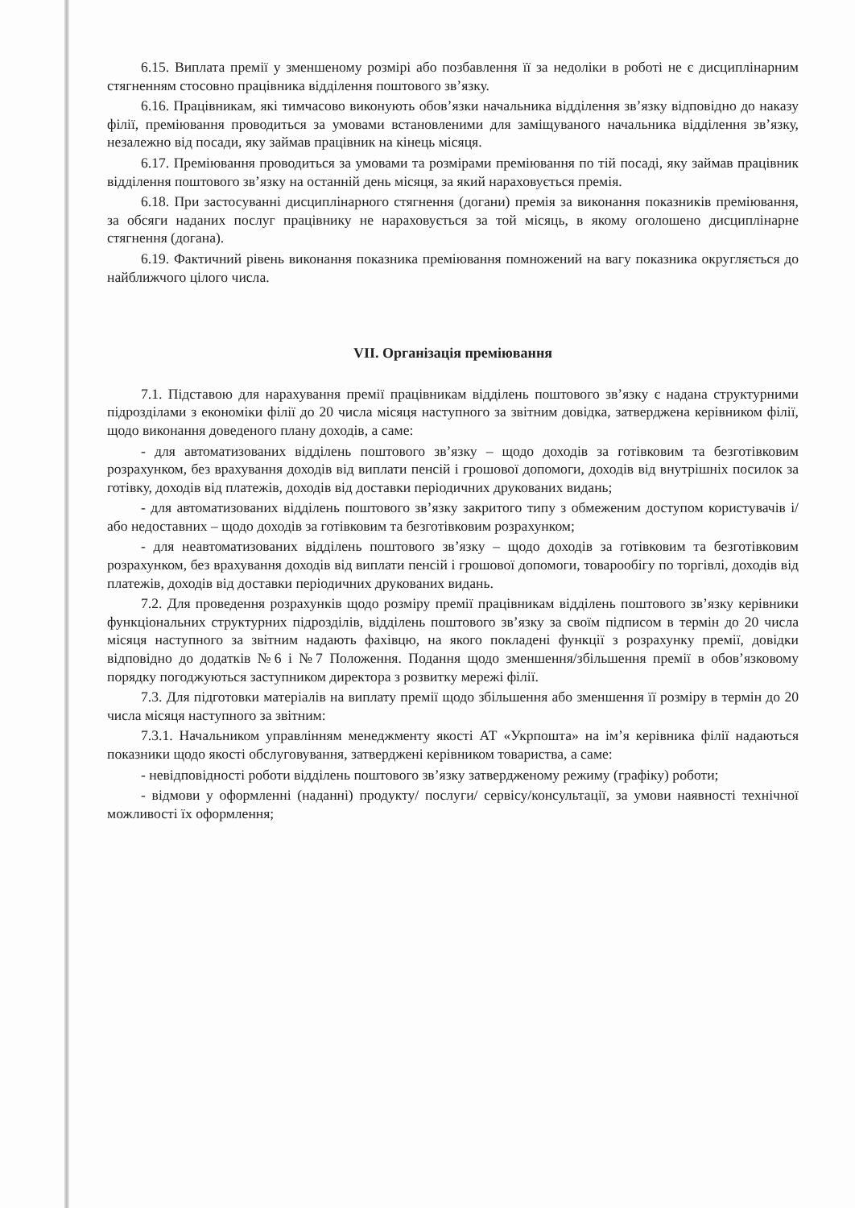6.15. Виплата премії у зменшеному розмірі або позбавлення її за недоліки в роботі не є дисциплінарним стягненням стосовно працівника відділення поштового зв’язку.
6.16. Працівникам, які тимчасово виконують обов’язки начальника відділення зв’язку відповідно до наказу філії, преміювання проводиться за умовами встановленими для заміщуваного начальника відділення зв’язку, незалежно від посади, яку займав працівник на кінець місяця.
6.17. Преміювання проводиться за умовами та розмірами преміювання по тій посаді, яку займав працівник відділення поштового зв’язку на останній день місяця, за який нараховується премія.
6.18. При застосуванні дисциплінарного стягнення (догани) премія за виконання показників преміювання, за обсяги наданих послуг працівнику не нараховується за той місяць, в якому оголошено дисциплінарне стягнення (догана).
6.19. Фактичний рівень виконання показника преміювання помножений на вагу показника округляється до найближчого цілого числа.
VII. Організація преміювання
7.1. Підставою для нарахування премії працівникам відділень поштового зв’язку є надана структурними підрозділами з економіки філії до 20 числа місяця наступного за звітним довідка, затверджена керівником філії, щодо виконання доведеного плану доходів, а саме:
- для автоматизованих відділень поштового зв’язку – щодо доходів за готівковим та безготівковим розрахунком, без врахування доходів від виплати пенсій і грошової допомоги, доходів від внутрішніх посилок за готівку, доходів від платежів, доходів від доставки періодичних друкованих видань;
- для автоматизованих відділень поштового зв’язку закритого типу з обмеженим доступом користувачів і/або недоставних – щодо доходів за готівковим та безготівковим розрахунком;
- для неавтоматизованих відділень поштового зв’язку – щодо доходів за готівковим та безготівковим розрахунком, без врахування доходів від виплати пенсій і грошової допомоги, товарообігу по торгівлі, доходів від платежів, доходів від доставки періодичних друкованих видань.
7.2. Для проведення розрахунків щодо розміру премії працівникам відділень поштового зв’язку керівники функціональних структурних підрозділів, відділень поштового зв’язку за своїм підписом в термін до 20 числа місяця наступного за звітним надають фахівцю, на якого покладені функції з розрахунку премії, довідки відповідно до додатків №6 і №7 Положення. Подання щодо зменшення/збільшення премії в обов’язковому порядку погоджуються заступником директора з розвитку мережі філії.
7.3. Для підготовки матеріалів на виплату премії щодо збільшення або зменшення її розміру в термін до 20 числа місяця наступного за звітним:
7.3.1. Начальником управлінням менеджменту якості АТ «Укрпошта» на ім’я керівника філії надаються показники щодо якості обслуговування, затверджені керівником товариства, а саме:
- невідповідності роботи відділень поштового зв’язку затвердженому режиму (графіку) роботи;
- відмови у оформленні (наданні) продукту/ послуги/ сервісу/консультації, за умови наявності технічної можливості їх оформлення;